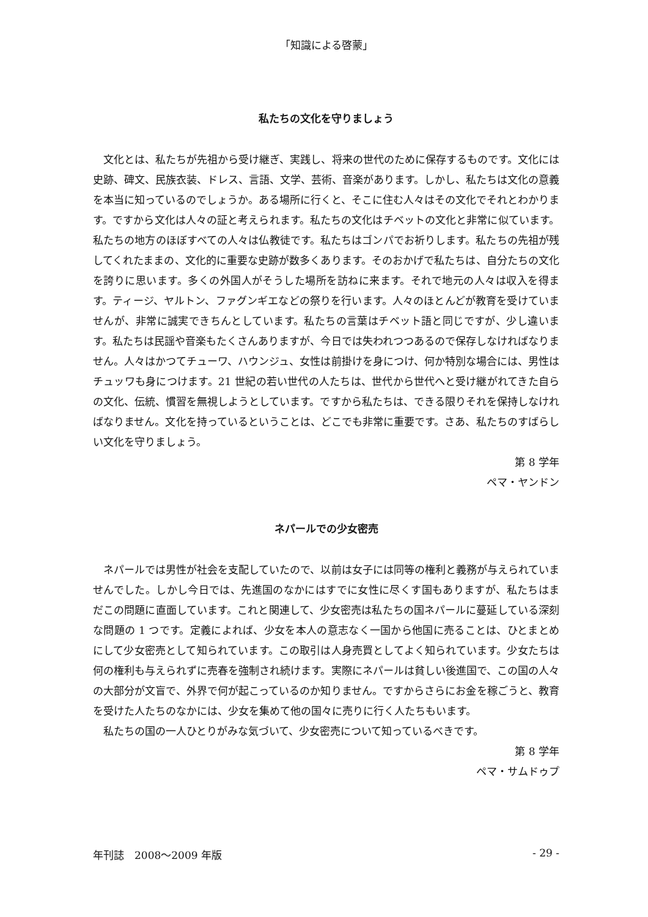「知識による啓蒙」
私たちの文化を守りましょう
文化とは、私たちが先祖から受け継ぎ、実践し、将来の世代のために保存するものです。文化には史跡、碑文、民族衣装、ドレス、言語、文学、芸術、音楽があります。しかし、私たちは文化の意義を本当に知っているのでしょうか。ある場所に行くと、そこに住む人々はその文化でそれとわかります。ですから文化は人々の証と考えられます。私たちの文化はチベットの文化と非常に似ています。私たちの地方のほぼすべての人々は仏教徒です。私たちはゴンパでお祈りします。私たちの先祖が残してくれたままの、文化的に重要な史跡が数多くあります。そのおかげで私たちは、自分たちの文化を誇りに思います。多くの外国人がそうした場所を訪ねに来ます。それで地元の人々は収入を得ます。ティージ、ヤルトン、ファグンギエなどの祭りを行います。人々のほとんどが教育を受けていませんが、非常に誠実できちんとしています。私たちの言葉はチベット語と同じですが、少し違います。私たちは民謡や音楽もたくさんありますが、今日では失われつつあるので保存しなければなりません。人々はかつてチューワ、ハウンジュ、女性は前掛けを身につけ、何か特別な場合には、男性はチュッワも身につけます。21 世紀の若い世代の人たちは、世代から世代へと受け継がれてきた自らの文化、伝統、慣習を無視しようとしています。ですから私たちは、できる限りそれを保持しなければなりません。文化を持っているということは、どこでも非常に重要です。さあ、私たちのすばらしい文化を守りましょう。
第 8 学年
ペマ・ヤンドン
ネパールでの少女密売
ネパールでは男性が社会を支配していたので、以前は女子には同等の権利と義務が与えられていませんでした。しかし今日では、先進国のなかにはすでに女性に尽くす国もありますが、私たちはまだこの問題に直面しています。これと関連して、少女密売は私たちの国ネパールに蔓延している深刻な問題の 1 つです。定義によれば、少女を本人の意志なく一国から他国に売ることは、ひとまとめにして少女密売として知られています。この取引は人身売買としてよく知られています。少女たちは何の権利も与えられずに売春を強制され続けます。実際にネパールは貧しい後進国で、この国の人々の大部分が文盲で、外界で何が起こっているのか知りません。ですからさらにお金を稼ごうと、教育を受けた人たちのなかには、少女を集めて他の国々に売りに行く人たちもいます。
私たちの国の一人ひとりがみな気づいて、少女密売について知っているべきです。
第 8 学年
ペマ・サムドゥプ
年刊誌　2008～2009 年版 - 29 -